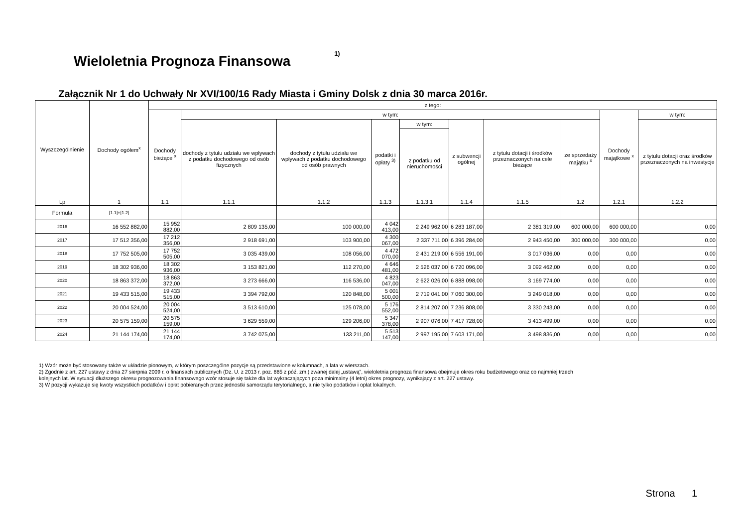Wieloletnia Prognoza Finansowa <sup>1)</sup>
Załącznik Nr 1 do Uchwały Nr XVI/100/16 Rady Miasta i Gminy Dolsk z dnia 30 marca 2016r.
| Wyszczególnienie | Dochody ogółem<sup>x</sup> | z tego: | | | | | | | | | |
| --- | --- | --- | --- | --- | --- | --- | --- | --- | --- | --- | --- |
| | | Dochody bieżące <sup>x</sup> | w tym: | | | | | | | Dochody majątkowe <sup>x</sup> | w tym: |
| | | | dochody z tytułu udziału we wpływach z podatku dochodowego od osób fizycznych | dochody z tytułu udziału we wpływach z podatku dochodowego od osób prawnych | podatki i opłaty <sup>3)</sup> | w tym: | z subwencji ogólnej | z tytułu dotacji i środków przeznaczonych na cele bieżące | ze sprzedaży majątku <sup>x</sup> | | z tytułu dotacji oraz środków przeznaczonych na inwestycje |
| | | | | | | z podatku od nieruchomości | | | | | |
| Lp | 1 | 1.1 | 1.1.1 | 1.1.2 | 1.1.3 | 1.1.3.1 | 1.1.4 | 1.1.5 | 1.2 | 1.2.1 | 1.2.2 |
| Formuła | [1.1]+[1.2] | | | | | | | | | | |
| 2016 | 16 552 882,00 | 15 952 882,00 | 2 809 135,00 | 100 000,00 | 4 042 413,00 | 2 249 962,00 | 6 283 187,00 | 2 381 319,00 | 600 000,00 | 600 000,00 | 0,00 |
| 2017 | 17 512 356,00 | 17 212 356,00 | 2 918 691,00 | 103 900,00 | 4 300 067,00 | 2 337 711,00 | 6 396 284,00 | 2 943 450,00 | 300 000,00 | 300 000,00 | 0,00 |
| 2018 | 17 752 505,00 | 17 752 505,00 | 3 035 439,00 | 108 056,00 | 4 472 070,00 | 2 431 219,00 | 6 556 191,00 | 3 017 036,00 | 0,00 | 0,00 | 0,00 |
| 2019 | 18 302 936,00 | 18 302 936,00 | 3 153 821,00 | 112 270,00 | 4 646 481,00 | 2 526 037,00 | 6 720 096,00 | 3 092 462,00 | 0,00 | 0,00 | 0,00 |
| 2020 | 18 863 372,00 | 18 863 372,00 | 3 273 666,00 | 116 536,00 | 4 823 047,00 | 2 622 026,00 | 6 888 098,00 | 3 169 774,00 | 0,00 | 0,00 | 0,00 |
| 2021 | 19 433 515,00 | 19 433 515,00 | 3 394 792,00 | 120 848,00 | 5 001 500,00 | 2 719 041,00 | 7 060 300,00 | 3 249 018,00 | 0,00 | 0,00 | 0,00 |
| 2022 | 20 004 524,00 | 20 004 524,00 | 3 513 610,00 | 125 078,00 | 5 176 552,00 | 2 814 207,00 | 7 236 808,00 | 3 330 243,00 | 0,00 | 0,00 | 0,00 |
| 2023 | 20 575 159,00 | 20 575 159,00 | 3 629 559,00 | 129 206,00 | 5 347 378,00 | 2 907 076,00 | 7 417 728,00 | 3 413 499,00 | 0,00 | 0,00 | 0,00 |
| 2024 | 21 144 174,00 | 21 144 174,00 | 3 742 075,00 | 133 211,00 | 5 513 147,00 | 2 997 195,00 | 7 603 171,00 | 3 498 836,00 | 0,00 | 0,00 | 0,00 |
1) Wzór może być stosowany także w układzie pionowym, w którym poszczególne pozycje są przedstawione w kolumnach, a lata w wierszach.
2) Zgodnie z art. 227 ustawy z dnia 27 sierpnia 2009 r. o finansach publicznych (Dz. U. z 2013 r. poz. 885 z póź. zm.) zwanej dalej „ustawą”, wieloletnia prognoza finansowa obejmuje okres roku budżetowego oraz co najmniej trzech
kolejnych lat. W sytuacji dłuższego okresu prognozowania finansowego wzór stosuje się także dla lat wykraczających poza minimalny (4 letni) okres prognozy, wynikający z art. 227 ustawy.
3) W pozycji wykazuje się kwoty wszystkich podatków i opłat pobieranych przez jednostki samorządu terytorialnego, a nie tylko podatków i opłat lokalnych.
Strona 1